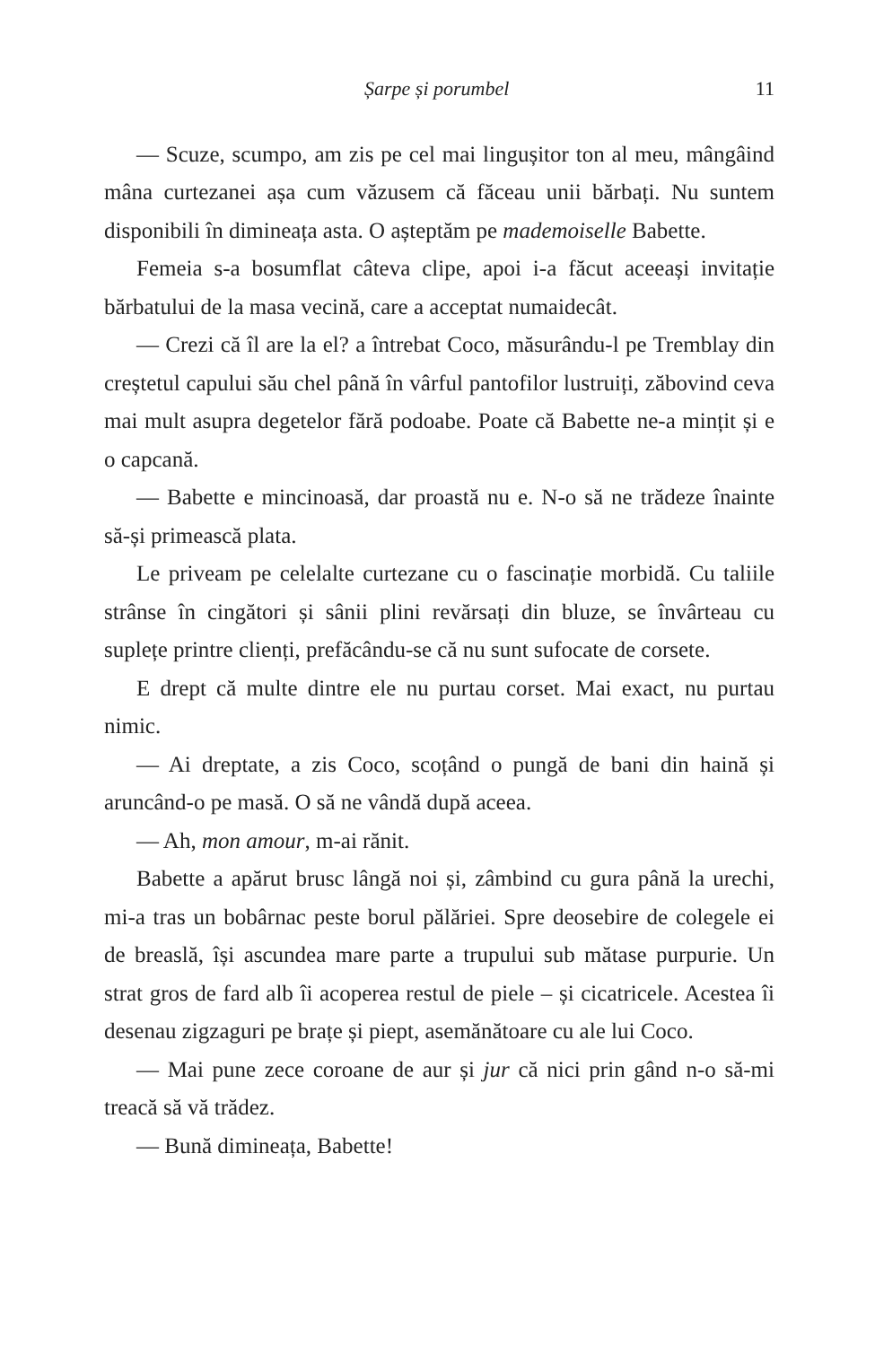Șarpe și porumbel 11
— Scuze, scumpo, am zis pe cel mai lingușitor ton al meu, mângâind mâna curtezanei așa cum văzusem că făceau unii bărbați. Nu suntem disponibili în dimineața asta. O așteptăm pe mademoiselle Babette.
Femeia s-a bosumflat câteva clipe, apoi i-a făcut aceeași invitație bărbatului de la masa vecină, care a acceptat numaidecât.
— Crezi că îl are la el? a întrebat Coco, măsurându-l pe Tremblay din creștetul capului său chel până în vârful pantofilor lustruiți, zăbovind ceva mai mult asupra degetelor fără podoabe. Poate că Babette ne-a mințit și e o capcană.
— Babette e mincinoasă, dar proastă nu e. N-o să ne trădeze înainte să-și primească plata.
Le priveam pe celelalte curtezane cu o fascinație morbidă. Cu taliile strânse în cingători și sânii plini revărsați din bluze, se învârteau cu suplețe printre clienți, prefăcându-se că nu sunt sufocate de corsete.
E drept că multe dintre ele nu purtau corset. Mai exact, nu purtau nimic.
— Ai dreptate, a zis Coco, scoțând o pungă de bani din haină și aruncând-o pe masă. O să ne vândă după aceea.
— Ah, mon amour, m-ai rănit.
Babette a apărut brusc lângă noi și, zâmbind cu gura până la urechi, mi-a tras un bobârnac peste borul pălăriei. Spre deosebire de colegele ei de breaslă, își ascundea mare parte a trupului sub mătase purpurie. Un strat gros de fard alb îi acoperea restul de piele – și cicatricele. Acestea îi desenau zigzaguri pe brațe și piept, asemănătoare cu ale lui Coco.
— Mai pune zece coroane de aur și jur că nici prin gând n-o să-mi treacă să vă trădez.
— Bună dimineața, Babette!